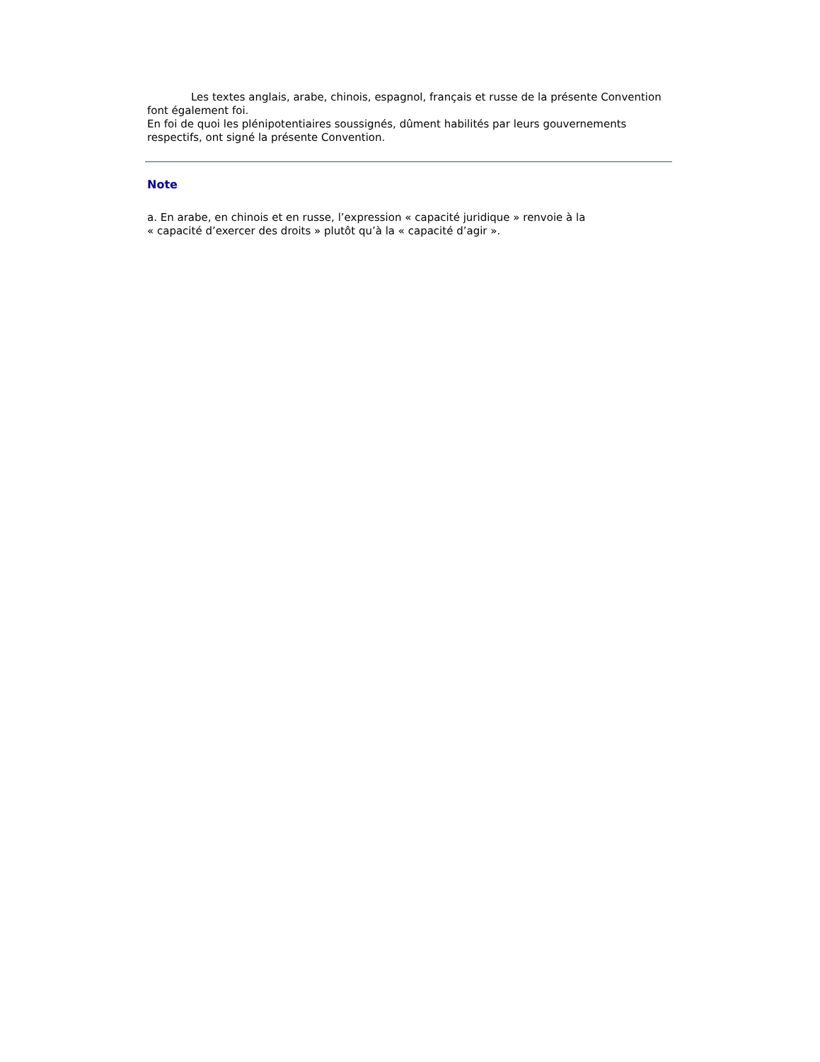Les textes anglais, arabe, chinois, espagnol, français et russe de la présente Convention font également foi.
En foi de quoi les plénipotentiaires soussignés, dûment habilités par leurs gouvernements respectifs, ont signé la présente Convention.
Note
a. En arabe, en chinois et en russe, l’expression « capacité juridique » renvoie à la
« capacité d’exercer des droits » plutôt qu’à la « capacité d’agir ».